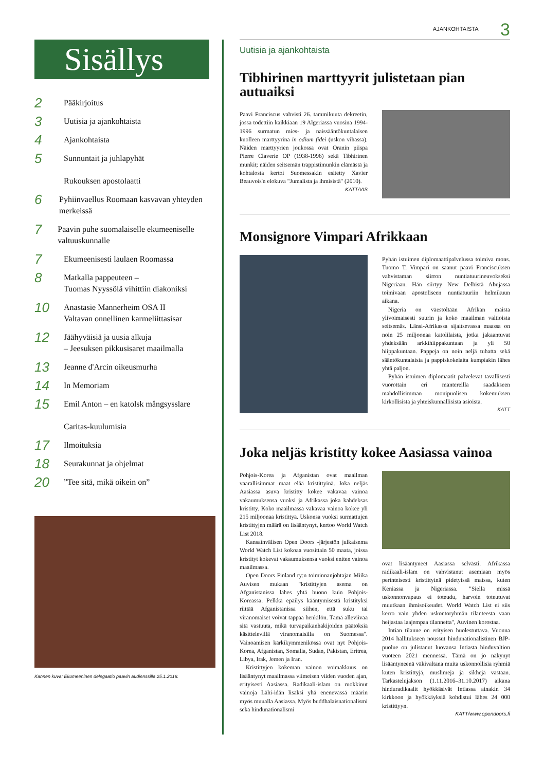AJANKOHTAISTA 3
Sisällys
2 Pääkirjoitus
3 Uutisia ja ajankohtaista
4 Ajankohtaista
5 Sunnuntait ja juhlapyhät
Rukouksen apostolaatti
6 Pyhiinvaellus Roomaan kasvavan yhteyden merkeissä
7 Paavin puhe suomalaiselle ekumeeniselle valtuuskunnalle
7 Ekumeenisesti laulaen Roomassa
8 Matkalla pappeuteen –
Tuomas Nyyssölä vihittiin diakoniksi
10 Anastasie Mannerheim OSA II
Valtavan onnellinen karmeliittasisar
12 Jäähyväisiä ja uusia alkuja
– Jeesuksen pikkusisaret maailmalla
13 Jeanne d'Arcin oikeusmurha
14 In Memoriam
15 Emil Anton – en katolsk mångsysslare
Caritas-kuulumisia
17 Ilmoituksia
18 Seurakunnat ja ohjelmat
20”Tee sitä, mikä oikein on”
Kannen kuva: Ekumeeninen delegaatio paavin audienssilla 25.1.2018.
Uutisia ja ajankohtaista
Tibhirinen marttyyrit julistetaan pian autuaiksi
Paavi Franciscus vahvisti 26. tammikuuta dekreetin, jossa todettiin kaikkiaan 19 Algeriassa vuosina 1994-1996 surmatun mies- ja naissääntökuntalaisen kuolleen marttyyrina in odium fidei (uskon vihassa). Näiden marttyyrien joukossa ovat Oranin piispa Pierre Claverie OP (1938-1996) sekä Tibhirinen munkit; näiden seitsemän trappistimunkin elämästä ja kohtalosta kertoi Suomessakin esitetty Xavier Beauvois'n elokuva "Jumalista ja ihmisistä" (2010).
KATT/VIS
Monsignore Vimpari Afrikkaan
Pyhän istuimen diplomaattipalvelussa toimiva mons. Tuomo T. Vimpari on saanut paavi Franciscuksen vahvistaman siirron nuntiatuurineuvokseksi Nigeriaan. Hän siirtyy New Delhistä Abujassa toimivaan apostoliseen nuntiatuuriin helmikuun aikana.
Nigeria on väestöltään Afrikan maista ylivoimaisesti suurin ja koko maailman valtioista seitsemäs. Länsi-Afrikassa sijaitsevassa maassa on noin 25 miljoonaa katolilaista, jotka jakaantuvat yhdeksään arkkihiippakuntaan ja yli 50 hiippakuntaan. Pappeja on noin neljä tuhatta sekä sääntökuntalaisia ja pappiskokelaita kumpiakin lähes yhtä paljon.
Pyhän istuimen diplomaatit palvelevat tavallisesti vuorottain eri mantereilla saadakseen mahdollisimman monipuolisen kokemuksen kirkollisista ja yhteiskunnallisista asioista.
KATT
Joka neljäs kristitty kokee Aasiassa vainoa
Pohjois-Korea ja Afganistan ovat maailman vaarallisimmat maat elää kristittyinä. Joka neljäs Aasiassa asuva kristitty kokee vakavaa vainoa vakaumuksensa vuoksi ja Afrikassa joka kahdeksas kristitty. Koko maailmassa vakavaa vainoa kokee yli 215 miljoonaa kristittyä. Uskonsa vuoksi surmattujen kristittyjen määrä on lisääntynyt, kertoo World Watch List 2018.
Kansainvälisen Open Doors -järjestön julkaisema World Watch List kokoaa vuosittain 50 maata, joissa kristityt kokevat vakaumuksensa vuoksi eniten vainoa maailmassa.
Open Doors Finland ry:n toiminnanjohtajan Miika Auvisen mukaan "kristittyjen asema on Afganistanissa lähes yhtä huono kuin Pohjois-Koreassa. Pelkkä epäilys kääntymisestä kristityksi riittää Afganistanissa siihen, että suku tai viranomaiset voivat tappaa henkilön. Tämä alleviivaa sitä vastuuta, mikä turvapaikanhakijoiden päätöksiä käsittelevillä viranomaisilla on Suomessa". Vainoamisen kärkikymmenikössä ovat nyt Pohjois-Korea, Afganistan, Somalia, Sudan, Pakistan, Eritrea, Libya, Irak, Jemen ja Iran.
Kristittyjen kokeman vainon voimakkuus on lisääntynyt maailmassa viimeisen viiden vuoden ajan, erityisesti Aasiassa. Radikaali-islam on ruokkinut vainoja Lähi-idän lisäksi yhä enenevässä määrin myös muualla Aasiassa. Myös buddhalaisnationalismi sekä hindunationalismi
ovat lisääntyneet Aasiassa selvästi. Afrikassa radikaali-islam on vahvistanut asemiaan myös perinteisesti kristittyinä pidetyissä maissa, kuten Keniassa ja Nigeriassa. "Siellä missä uskonnonvapaus ei toteudu, harvoin toteutuvat muutkaan ihmisoikeudet. World Watch List ei siis kerro vain yhden uskontoryhmän tilanteesta vaan heijastaa laajempaa tilannetta", Auvinen korostaa.
Intian tilanne on erityisen huolestuttava. Vuonna 2014 hallitukseen noussut hindunationalistinen BJP-puolue on julistanut luovansa Intiasta hinduvaltion vuoteen 2021 mennessä. Tämä on jo näkynyt lisääntyneenä väkivaltana muita uskonnollisia ryhmiä kuten kristittyjä, muslimeja ja sikhejä vastaan. Tarkastelujakson (1.11.2016–31.10.2017) aikana hinduradikaalit hyökkäsivät Intiassa ainakin 34 kirkkoon ja hyökkäyksiä kohdistui lähes 24 000 kristittyyn.
KATT/www.opendoors.fi